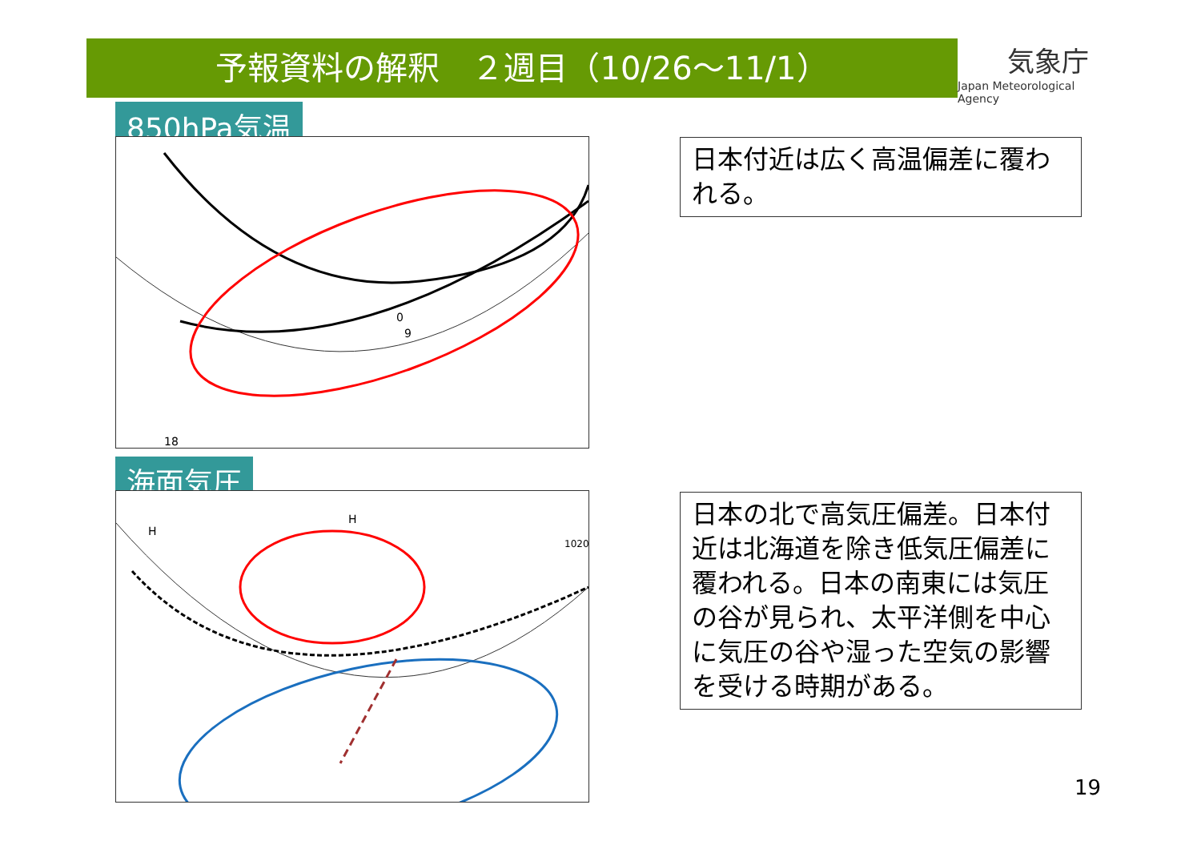予報資料の解釈　２週目（10/26～11/1）
気象庁
Japan Meteorological Agency
850hPa気温
0
9
18
海面気圧
H
H
1020
日本付近は広く高温偏差に覆われる。
日本の北で高気圧偏差。日本付近は北海道を除き低気圧偏差に覆われる。日本の南東には気圧の谷が見られ、太平洋側を中心に気圧の谷や湿った空気の影響を受ける時期がある。
19